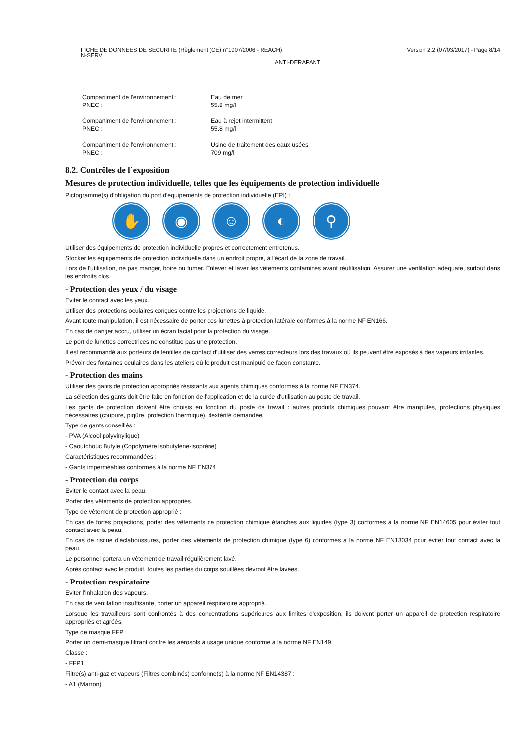FICHE DE DONNEES DE SECURITE (Règlement (CE) n°1907/2006 - REACH)
N-SERV
Version 2.2 (07/03/2017) - Page 8/14
ANTI-DERAPANT
Compartiment de l'environnement :
PNEC :
Eau de mer
55.8 mg/l
Compartiment de l'environnement :
PNEC :
Eau à rejet intermittent
55.8 mg/l
Compartiment de l'environnement :
PNEC :
Usine de traitement des eaux usées
709 mg/l
8.2. Contrôles de l´exposition
Mesures de protection individuelle, telles que les équipements de protection individuelle
Pictogramme(s) d'obligation du port d'équipements de protection individuelle (EPI) :
✋ ◉ ☺ ◐ ⚲
Utiliser des équipements de protection individuelle propres et correctement entretenus.
Stocker les équipements de protection individuelle dans un endroit propre, à l'écart de la zone de travail.
Lors de l'utilisation, ne pas manger, boire ou fumer. Enlever et laver les vêtements contaminés avant réutilisation. Assurer une ventilation adéquate, surtout dans les endroits clos.
- Protection des yeux / du visage
Eviter le contact avec les yeux.
Utiliser des protections oculaires conçues contre les projections de liquide.
Avant toute manipulation, il est nécessaire de porter des lunettes à protection latérale conformes à la norme NF EN166.
En cas de danger accru, utiliser un écran facial pour la protection du visage.
Le port de lunettes correctrices ne constitue pas une protection.
Il est recommandé aux porteurs de lentilles de contact d'utiliser des verres correcteurs lors des travaux où ils peuvent être exposés à des vapeurs irritantes.
Prévoir des fontaines oculaires dans les ateliers où le produit est manipulé de façon constante.
- Protection des mains
Utiliser des gants de protection appropriés résistants aux agents chimiques conformes à la norme NF EN374.
La sélection des gants doit être faite en fonction de l'application et de la durée d'utilisation au poste de travail.
Les gants de protection doivent être choisis en fonction du poste de travail : autres produits chimiques pouvant être manipulés, protections physiques nécessaires (coupure, piqûre, protection thermique), dextérité demandée.
Type de gants conseillés :
- PVA (Alcool polyvinylique)
- Caoutchouc Butyle (Copolymère isobutylène-isoprène)
Caractéristiques recommandées :
- Gants imperméables conformes à la norme NF EN374
- Protection du corps
Eviter le contact avec la peau.
Porter des vêtements de protection appropriés.
Type de vêtement de protection approprié :
En cas de fortes projections, porter des vêtements de protection chimique étanches aux liquides (type 3) conformes à la norme NF EN14605 pour éviter tout contact avec la peau.
En cas de risque d'éclaboussures, porter des vêtements de protection chimique (type 6) conformes à la norme NF EN13034 pour éviter tout contact avec la peau.
Le personnel portera un vêtement de travail régulièrement lavé.
Après contact avec le produit, toutes les parties du corps souillées devront être lavées.
- Protection respiratoire
Eviter l'inhalation des vapeurs.
En cas de ventilation insuffisante, porter un appareil respiratoire approprié.
Lorsque les travailleurs sont confrontés à des concentrations supérieures aux limites d'exposition, ils doivent porter un appareil de protection respiratoire appropriés et agréés.
Type de masque FFP :
Porter un demi-masque filtrant contre les aérosols à usage unique conforme à la norme NF EN149.
Classe :
- FFP1
Filtre(s) anti-gaz et vapeurs (Filtres combinés) conforme(s) à la norme NF EN14387 :
- A1 (Marron)